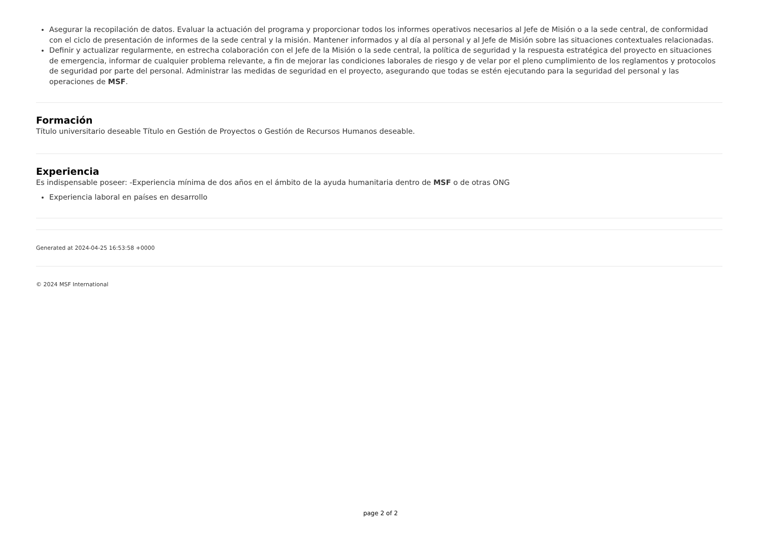Asegurar la recopilación de datos. Evaluar la actuación del programa y proporcionar todos los informes operativos necesarios al Jefe de Misión o a la sede central, de conformidad con el ciclo de presentación de informes de la sede central y la misión. Mantener informados y al día al personal y al Jefe de Misión sobre las situaciones contextuales relacionadas.
Definir y actualizar regularmente, en estrecha colaboración con el Jefe de la Misión o la sede central, la política de seguridad y la respuesta estratégica del proyecto en situaciones de emergencia, informar de cualquier problema relevante, a fin de mejorar las condiciones laborales de riesgo y de velar por el pleno cumplimiento de los reglamentos y protocolos de seguridad por parte del personal. Administrar las medidas de seguridad en el proyecto, asegurando que todas se estén ejecutando para la seguridad del personal y las operaciones de MSF.
Formación
Título universitario deseable Título en Gestión de Proyectos o Gestión de Recursos Humanos deseable.
Experiencia
Es indispensable poseer: -Experiencia mínima de dos años en el ámbito de la ayuda humanitaria dentro de MSF o de otras ONG
Experiencia laboral en países en desarrollo
Generated at 2024-04-25 16:53:58 +0000
© 2024 MSF International
page 2 of 2